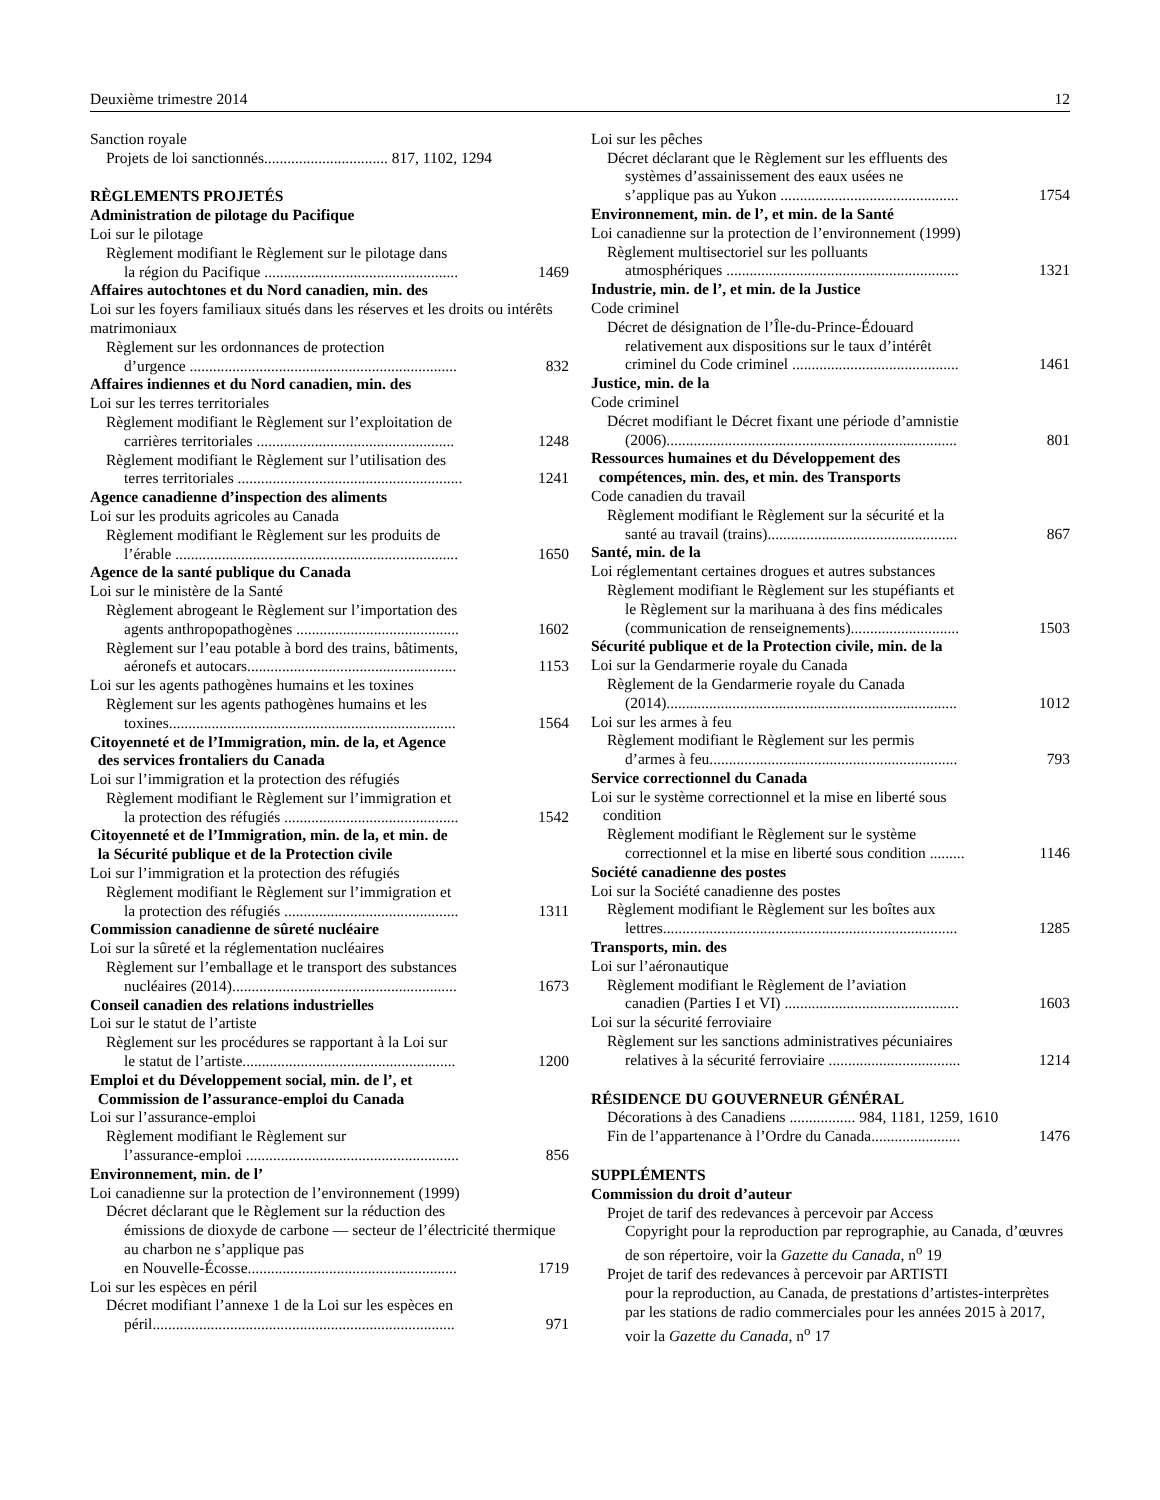Deuxième trimestre 2014 12
Sanction royale
Projets de loi sanctionnés................................ 817, 1102, 1294
RÈGLEMENTS PROJETÉS
Administration de pilotage du Pacifique
Loi sur le pilotage
Règlement modifiant le Règlement sur le pilotage dans
la région du Pacifique ..................................................
1469
Affaires autochtones et du Nord canadien, min. des
Loi sur les foyers familiaux situés dans les réserves et les droits ou intérêts matrimoniaux
Règlement sur les ordonnances de protection
d’urgence .....................................................................
832
Affaires indiennes et du Nord canadien, min. des
Loi sur les terres territoriales
Règlement modifiant le Règlement sur l’exploitation de
carrières territoriales ...................................................
1248
Règlement modifiant le Règlement sur l’utilisation des
terres territoriales ..........................................................
1241
Agence canadienne d’inspection des aliments
Loi sur les produits agricoles au Canada
Règlement modifiant le Règlement sur les produits de
l’érable .........................................................................
1650
Agence de la santé publique du Canada
Loi sur le ministère de la Santé
Règlement abrogeant le Règlement sur l’importation des
agents anthropopathogènes ..........................................
1602
Règlement sur l’eau potable à bord des trains, bâtiments,
aéronefs et autocars......................................................
1153
Loi sur les agents pathogènes humains et les toxines
Règlement sur les agents pathogènes humains et les
toxines..........................................................................
1564
Citoyenneté et de l’Immigration, min. de la, et Agence
des services frontaliers du Canada
Loi sur l’immigration et la protection des réfugiés
Règlement modifiant le Règlement sur l’immigration et
la protection des réfugiés .............................................
1542
Citoyenneté et de l’Immigration, min. de la, et min. de
la Sécurité publique et de la Protection civile
Loi sur l’immigration et la protection des réfugiés
Règlement modifiant le Règlement sur l’immigration et
la protection des réfugiés .............................................
1311
Commission canadienne de sûreté nucléaire
Loi sur la sûreté et la réglementation nucléaires
Règlement sur l’emballage et le transport des substances
nucléaires (2014)..........................................................
1673
Conseil canadien des relations industrielles
Loi sur le statut de l’artiste
Règlement sur les procédures se rapportant à la Loi sur
le statut de l’artiste.......................................................
1200
Emploi et du Développement social, min. de l’, et
Commission de l’assurance-emploi du Canada
Loi sur l’assurance-emploi
Règlement modifiant le Règlement sur
l’assurance-emploi .......................................................
856
Environnement, min. de l’
Loi canadienne sur la protection de l’environnement (1999)
Décret déclarant que le Règlement sur la réduction des
émissions de dioxyde de carbone — secteur de l’électricité thermique au charbon ne s’applique pas
en Nouvelle-Écosse......................................................
1719
Loi sur les espèces en péril
Décret modifiant l’annexe 1 de la Loi sur les espèces en
péril..............................................................................
971
Loi sur les pêches
Décret déclarant que le Règlement sur les effluents des
systèmes d’assainissement des eaux usées ne
s’applique pas au Yukon ..............................................
1754
Environnement, min. de l’, et min. de la Santé
Loi canadienne sur la protection de l’environnement (1999)
Règlement multisectoriel sur les polluants
atmosphériques ............................................................
1321
Industrie, min. de l’, et min. de la Justice
Code criminel
Décret de désignation de l’Île-du-Prince-Édouard
relativement aux dispositions sur le taux d’intérêt
criminel du Code criminel ...........................................
1461
Justice, min. de la
Code criminel
Décret modifiant le Décret fixant une période d’amnistie
(2006)...........................................................................
801
Ressources humaines et du Développement des
compétences, min. des, et min. des Transports
Code canadien du travail
Règlement modifiant le Règlement sur la sécurité et la
santé au travail (trains).................................................
867
Santé, min. de la
Loi réglementant certaines drogues et autres substances
Règlement modifiant le Règlement sur les stupéfiants et
le Règlement sur la marihuana à des fins médicales
(communication de renseignements)............................
1503
Sécurité publique et de la Protection civile, min. de la
Loi sur la Gendarmerie royale du Canada
Règlement de la Gendarmerie royale du Canada
(2014)...........................................................................
1012
Loi sur les armes à feu
Règlement modifiant le Règlement sur les permis
d’armes à feu................................................................
793
Service correctionnel du Canada
Loi sur le système correctionnel et la mise en liberté sous
condition
Règlement modifiant le Règlement sur le système
correctionnel et la mise en liberté sous condition .........
1146
Société canadienne des postes
Loi sur la Société canadienne des postes
Règlement modifiant le Règlement sur les boîtes aux
lettres............................................................................
1285
Transports, min. des
Loi sur l’aéronautique
Règlement modifiant le Règlement de l’aviation
canadien (Parties I et VI) .............................................
1603
Loi sur la sécurité ferroviaire
Règlement sur les sanctions administratives pécuniaires
relatives à la sécurité ferroviaire ..................................
1214
RÉSIDENCE DU GOUVERNEUR GÉNÉRAL
Décorations à des Canadiens ................. 984, 1181, 1259, 1610
Fin de l’appartenance à l’Ordre du Canada.......................
1476
SUPPLÉMENTS
Commission du droit d’auteur
Projet de tarif des redevances à percevoir par Access
Copyright pour la reproduction par reprographie, au Canada, d’œuvres de son répertoire, voir la Gazette du Canada, n<sup>o</sup> 19
Projet de tarif des redevances à percevoir par ARTISTI
pour la reproduction, au Canada, de prestations d’artistes-interprètes par les stations de radio commerciales pour les années 2015 à 2017, voir la Gazette du Canada, n<sup>o</sup> 17